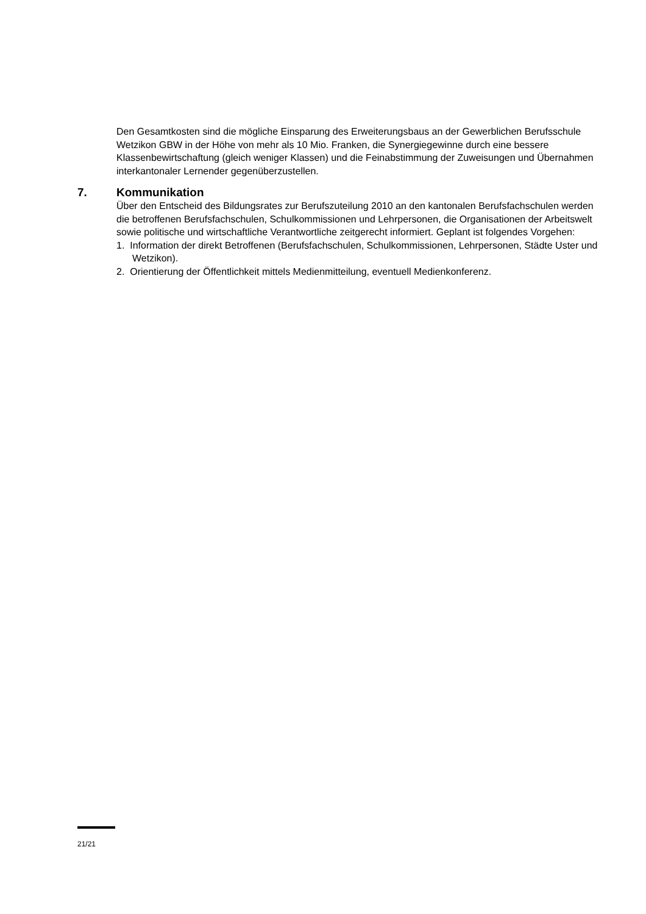Den Gesamtkosten sind die mögliche Einsparung des Erweiterungsbaus an der Gewerblichen Berufsschule Wetzikon GBW in der Höhe von mehr als 10 Mio. Franken, die Synergiegewinne durch eine bessere Klassenbewirtschaftung (gleich weniger Klassen) und die Feinabstimmung der Zuweisungen und Übernahmen interkantonaler Lernender gegenüberzustellen.
7. Kommunikation
Über den Entscheid des Bildungsrates zur Berufszuteilung 2010 an den kantonalen Berufs­fachschulen werden die betroffenen Berufsfachschulen, Schulkommissionen und Lehrperso­nen, die Organisationen der Arbeitswelt sowie politische und wirtschaftliche Verantwortliche zeitgerecht informiert. Geplant ist folgendes Vorgehen:
1. Information der direkt Betroffenen (Berufsfachschulen, Schulkommissionen, Lehrpersonen, Städte Uster und Wetzikon).
2. Orientierung der Öffentlichkeit mittels Medienmitteilung, eventuell Medienkonferenz.
21/21